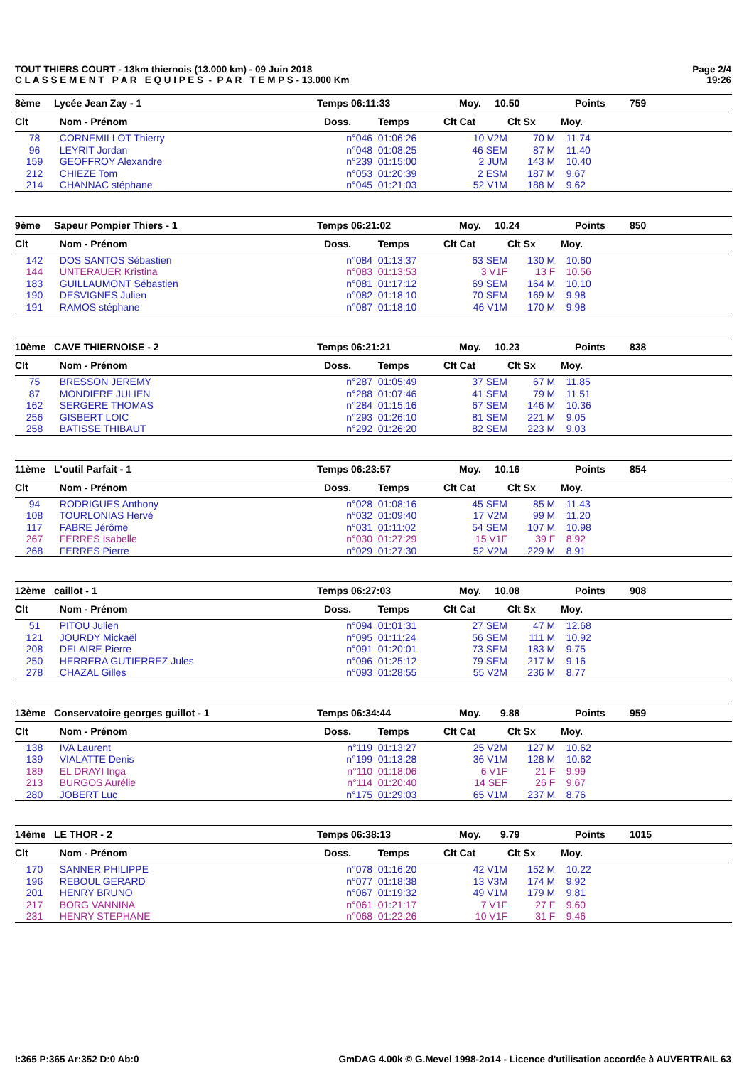TOUT THIERS COURT - 13km thiernois (13.000 km) - 09 Juin 2018
C L A S S E M E N T P A R E Q U I P E S - P A R T E M P S - 13.000 Km
Page 2/4
19:26
| 8ème | Lycée Jean Zay - 1 | Temps 06:11:33 | Moy. 10.50 | Points | 759 |
| Clt | Nom - Prénom | Doss. | Temps | Clt Cat | Clt Sx | Moy. |
| --- | --- | --- | --- | --- | --- | --- |
| 78 | CORNEMILLOT Thierry | n°046 | 01:06:26 | 10 V2M | 70 M | 11.74 |
| 96 | LEYRIT Jordan | n°048 | 01:08:25 | 46 SEM | 87 M | 11.40 |
| 159 | GEOFFROY Alexandre | n°239 | 01:15:00 | 2 JUM | 143 M | 10.40 |
| 212 | CHIEZE Tom | n°053 | 01:20:39 | 2 ESM | 187 M | 9.67 |
| 214 | CHANNAC stéphane | n°045 | 01:21:03 | 52 V1M | 188 M | 9.62 |
| 9ème | Sapeur Pompier Thiers - 1 | Temps 06:21:02 | Moy. 10.24 | Points | 850 |
| Clt | Nom - Prénom | Doss. | Temps | Clt Cat | Clt Sx | Moy. |
| --- | --- | --- | --- | --- | --- | --- |
| 142 | DOS SANTOS Sébastien | n°084 | 01:13:37 | 63 SEM | 130 M | 10.60 |
| 144 | UNTERAUER Kristina | n°083 | 01:13:53 | 3 V1F | 13 F | 10.56 |
| 183 | GUILLAUMONT Sébastien | n°081 | 01:17:12 | 69 SEM | 164 M | 10.10 |
| 190 | DESVIGNES Julien | n°082 | 01:18:10 | 70 SEM | 169 M | 9.98 |
| 191 | RAMOS stéphane | n°087 | 01:18:10 | 46 V1M | 170 M | 9.98 |
| 10ème | CAVE THIERNOISE - 2 | Temps 06:21:21 | Moy. 10.23 | Points | 838 |
| Clt | Nom - Prénom | Doss. | Temps | Clt Cat | Clt Sx | Moy. |
| --- | --- | --- | --- | --- | --- | --- |
| 75 | BRESSON JEREMY | n°287 | 01:05:49 | 37 SEM | 67 M | 11.85 |
| 87 | MONDIERE JULIEN | n°288 | 01:07:46 | 41 SEM | 79 M | 11.51 |
| 162 | SERGERE THOMAS | n°284 | 01:15:16 | 67 SEM | 146 M | 10.36 |
| 256 | GISBERT LOIC | n°293 | 01:26:10 | 81 SEM | 221 M | 9.05 |
| 258 | BATISSE THIBAUT | n°292 | 01:26:20 | 82 SEM | 223 M | 9.03 |
| 11ème | L'outil Parfait - 1 | Temps 06:23:57 | Moy. 10.16 | Points | 854 |
| Clt | Nom - Prénom | Doss. | Temps | Clt Cat | Clt Sx | Moy. |
| --- | --- | --- | --- | --- | --- | --- |
| 94 | RODRIGUES Anthony | n°028 | 01:08:16 | 45 SEM | 85 M | 11.43 |
| 108 | TOURLONIAS Hervé | n°032 | 01:09:40 | 17 V2M | 99 M | 11.20 |
| 117 | FABRE Jérôme | n°031 | 01:11:02 | 54 SEM | 107 M | 10.98 |
| 267 | FERRES Isabelle | n°030 | 01:27:29 | 15 V1F | 39 F | 8.92 |
| 268 | FERRES Pierre | n°029 | 01:27:30 | 52 V2M | 229 M | 8.91 |
| 12ème | caillot - 1 | Temps 06:27:03 | Moy. 10.08 | Points | 908 |
| Clt | Nom - Prénom | Doss. | Temps | Clt Cat | Clt Sx | Moy. |
| --- | --- | --- | --- | --- | --- | --- |
| 51 | PITOU Julien | n°094 | 01:01:31 | 27 SEM | 47 M | 12.68 |
| 121 | JOURDY Mickaël | n°095 | 01:11:24 | 56 SEM | 111 M | 10.92 |
| 208 | DELAIRE Pierre | n°091 | 01:20:01 | 73 SEM | 183 M | 9.75 |
| 250 | HERRERA GUTIERREZ Jules | n°096 | 01:25:12 | 79 SEM | 217 M | 9.16 |
| 278 | CHAZAL Gilles | n°093 | 01:28:55 | 55 V2M | 236 M | 8.77 |
| 13ème | Conservatoire georges guillot - 1 | Temps 06:34:44 | Moy. 9.88 | Points | 959 |
| Clt | Nom - Prénom | Doss. | Temps | Clt Cat | Clt Sx | Moy. |
| --- | --- | --- | --- | --- | --- | --- |
| 138 | IVA Laurent | n°119 | 01:13:27 | 25 V2M | 127 M | 10.62 |
| 139 | VIALATTE Denis | n°199 | 01:13:28 | 36 V1M | 128 M | 10.62 |
| 189 | EL DRAYI Inga | n°110 | 01:18:06 | 6 V1F | 21 F | 9.99 |
| 213 | BURGOS Aurélie | n°114 | 01:20:40 | 14 SEF | 26 F | 9.67 |
| 280 | JOBERT Luc | n°175 | 01:29:03 | 65 V1M | 237 M | 8.76 |
| 14ème | LE THOR - 2 | Temps 06:38:13 | Moy. 9.79 | Points | 1015 |
| Clt | Nom - Prénom | Doss. | Temps | Clt Cat | Clt Sx | Moy. |
| --- | --- | --- | --- | --- | --- | --- |
| 170 | SANNER PHILIPPE | n°078 | 01:16:20 | 42 V1M | 152 M | 10.22 |
| 196 | REBOUL GERARD | n°077 | 01:18:38 | 13 V3M | 174 M | 9.92 |
| 201 | HENRY BRUNO | n°067 | 01:19:32 | 49 V1M | 179 M | 9.81 |
| 217 | BORG VANNINA | n°061 | 01:21:17 | 7 V1F | 27 F | 9.60 |
| 231 | HENRY STEPHANE | n°068 | 01:22:26 | 10 V1F | 31 F | 9.46 |
I:365 P:365 Ar:352 D:0 Ab:0 GmDAG 4.00k © G.Mevel 1998-2o14 - Licence d'utilisation accordée à AUVERTRAIL 63